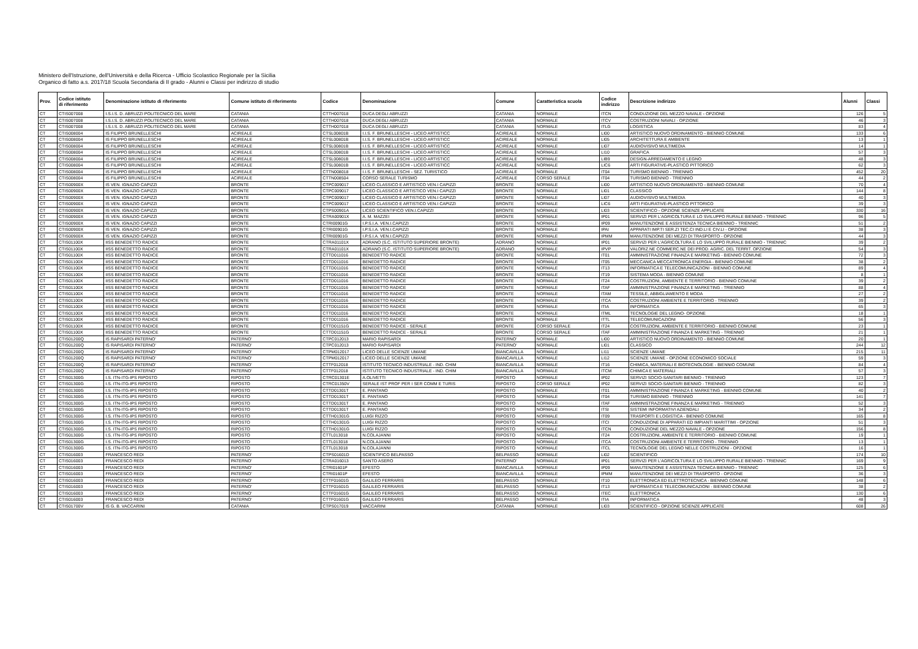Ministero dell'Istruzione, dell'Università e della Ricerca - Ufficio Scolastico Regionale per la Sicilia
Organico di fatto a.s. 2017/18 Scuola Secondaria di II grado - Alunni e Classi per indirizzo di studio
| Prov. | Codice istituto di riferimento | Denominazione istituto di riferimento | Comune istituto di riferimento | Codice | Denominazione | Comune | Caratteristica scuola | Codice indirizzo | Descrizione indirizzo | Alunni | Classi |
| --- | --- | --- | --- | --- | --- | --- | --- | --- | --- | --- | --- |
| CT | CTIS007008 | I.S.I.S. D. ABRUZZI POLITECNICO DEL MARE | CATANIA | CTTH007018 | DUCA DEGLI ABRUZZI | CATANIA | NORMALE | ITCN | CONDUZIONE DEL MEZZO NAVALE - OPZIONE | 126 | 5 |
| CT | CTIS007008 | I.S.I.S. D. ABRUZZI POLITECNICO DEL MARE | CATANIA | CTTH007018 | DUCA DEGLI ABRUZZI | CATANIA | NORMALE | ITCV | COSTRUZIONI NAVALI - OPZIONE | 46 | 3 |
| CT | CTIS007008 | I.S.I.S. D. ABRUZZI POLITECNICO DEL MARE | CATANIA | CTTH007018 | DUCA DEGLI ABRUZZI | CATANIA | NORMALE | ITLG | LOGISTICA | 83 | 4 |
| CT | CTIS008004 | IS FILIPPO BRUNELLESCHI | ACIREALE | CTSL00801B | I.I.S. F. BRUNELLESCHI - LICEO ARTISTICC | ACIREALE | NORMALE | LI00 | ARTISTICO NUOVO ORDINAMENTO - BIENNIO COMUNE | 133 | 6 |
| CT | CTIS008004 | IS FILIPPO BRUNELLESCHI | ACIREALE | CTSL00801B | I.I.S. F. BRUNELLESCHI - LICEO ARTISTICC | ACIREALE | NORMALE | LI05 | ARCHITETTURA E AMBIENTE | 13 | 1 |
| CT | CTIS008004 | IS FILIPPO BRUNELLESCHI | ACIREALE | CTSL00801B | I.I.S. F. BRUNELLESCHI - LICEO ARTISTICC | ACIREALE | NORMALE | LI07 | AUDIOVISIVO MULTIMEDIA | 14 | 1 |
| CT | CTIS008004 | IS FILIPPO BRUNELLESCHI | ACIREALE | CTSL00801B | I.I.S. F. BRUNELLESCHI - LICEO ARTISTICC | ACIREALE | NORMALE | LI10 | GRAFICA | 57 | 3 |
| CT | CTIS008004 | IS FILIPPO BRUNELLESCHI | ACIREALE | CTSL00801B | I.I.S. F. BRUNELLESCHI - LICEO ARTISTICC | ACIREALE | NORMALE | LIB9 | DESIGN-ARREDAMENTO E LEGNO | 48 | 3 |
| CT | CTIS008004 | IS FILIPPO BRUNELLESCHI | ACIREALE | CTSL00801B | I.I.S. F. BRUNELLESCHI - LICEO ARTISTICC | ACIREALE | NORMALE | LIC6 | ARTI FIGURATIVE-PLASTICO PITTORICO | 62 | 3 |
| CT | CTIS008004 | IS FILIPPO BRUNELLESCHI | ACIREALE | CTTN008018 | I.I.S. F. BRUNELLESCHI - SEZ. TURISTICO | ACIREALE | NORMALE | IT04 | TURISMO BIENNIO - TRIENNIO | 452 | 20 |
| CT | CTIS008004 | IS FILIPPO BRUNELLESCHI | ACIREALE | CTTN008504 | CORSO SERALE TURISMO | ACIREALE | CORSO SERALE | IT04 | TURISMO BIENNIO - TRIENNIO | 44 | 2 |
| CT | CTIS00900X | IS VEN. IGNAZIO CAPIZZI | BRONTE | CTPC009017 | LICEO CLASSICO E ARTISTICO VEN.I CAPIZZI | BRONTE | NORMALE | LI00 | ARTISTICO NUOVO ORDINAMENTO - BIENNIO COMUNE | 70 | 4 |
| CT | CTIS00900X | IS VEN. IGNAZIO CAPIZZI | BRONTE | CTPC009017 | LICEO CLASSICO E ARTISTICO VEN.I CAPIZZI | BRONTE | NORMALE | LI01 | CLASSICO | 144 | 8 |
| CT | CTIS00900X | IS VEN. IGNAZIO CAPIZZI | BRONTE | CTPC009017 | LICEO CLASSICO E ARTISTICO VEN.I CAPIZZI | BRONTE | NORMALE | LI07 | AUDIOVISIVO MULTIMEDIA | 40 | 3 |
| CT | CTIS00900X | IS VEN. IGNAZIO CAPIZZI | BRONTE | CTPC009017 | LICEO CLASSICO E ARTISTICO VEN.I CAPIZZI | BRONTE | NORMALE | LIC6 | ARTI FIGURATIVE-PLASTICO PITTORICO | 39 | 3 |
| CT | CTIS00900X | IS VEN. IGNAZIO CAPIZZI | BRONTE | CTPS00901A | LICEO SCIENTIFICO VEN.I.CAPIZZI | BRONTE | NORMALE | LI03 | SCIENTIFICO - OPZIONE SCIENZE APPLICATE | 330 | 16 |
| CT | CTIS00900X | IS VEN. IGNAZIO CAPIZZI | BRONTE | CTRA00901X | A. M. MAZZEI | BRONTE | NORMALE | IP01 | SERVIZI PER L'AGRICOLTURA E LO SVILUPPO RURALE BIENNIO - TRIENNIC | 96 | 5 |
| CT | CTIS00900X | IS VEN. IGNAZIO CAPIZZI | BRONTE | CTRI00901G | I.P.S.I.A. VEN.I.CAPIZZI | BRONTE | NORMALE | IP09 | MANUTENZIONE E ASSISTENZA TECNICA BIENNIO - TRIENNIC | 51 | 2 |
| CT | CTIS00900X | IS VEN. IGNAZIO CAPIZZI | BRONTE | CTRI00901G | I.P.S.I.A. VEN.I.CAPIZZI | BRONTE | NORMALE | IPAI | APPARATI IMP.TI SER.ZI TEC.CI IND.LI E CIV.LI - OPZIONE | 38 | 3 |
| CT | CTIS00900X | IS VEN. IGNAZIO CAPIZZI | BRONTE | CTRI00901G | I.P.S.I.A. VEN.I.CAPIZZI | BRONTE | NORMALE | IPMM | MANUTENZIONE DEI MEZZI DI TRASPORTO - OPZIONE | 44 | 3 |
| CT | CTIS01100X | IISS BENEDETTO RADICE | BRONTE | CTRA01101X | ADRANO (S.C. ISTITUTO SUPERIORE BRONTE) | ADRANO | NORMALE | IP01 | SERVIZI PER L'AGRICOLTURA E LO SVILUPPO RURALE BIENNIO - TRIENNIC | 39 | 2 |
| CT | CTIS01100X | IISS BENEDETTO RADICE | BRONTE | CTRA01101X | ADRANO (S.C. ISTITUTO SUPERIORE BRONTE) | ADRANO | NORMALE | IPVP | VALORIZ.NE COMMERC.NE DEI PROD. AGRIC. DEL TERRIT. OPZIONE | 54 | 3 |
| CT | CTIS01100X | IISS BENEDETTO RADICE | BRONTE | CTTD011016 | BENEDETTO RADICE | BRONTE | NORMALE | IT01 | AMMINISTRAZIONE FINANZA E MARKETING - BIENNIO COMUNE | 72 | 3 |
| CT | CTIS01100X | IISS BENEDETTO RADICE | BRONTE | CTTD011016 | BENEDETTO RADICE | BRONTE | NORMALE | IT05 | MECCANICA MECCATRONICA ENERGIA - BIENNIO COMUNE | 38 | 2 |
| CT | CTIS01100X | IISS BENEDETTO RADICE | BRONTE | CTTD011016 | BENEDETTO RADICE | BRONTE | NORMALE | IT13 | INFORMATICA E TELECOMUNICAZIONI - BIENNIO COMUNE | 89 | 4 |
| CT | CTIS01100X | IISS BENEDETTO RADICE | BRONTE | CTTD011016 | BENEDETTO RADICE | BRONTE | NORMALE | IT19 | SISTEMA MODA - BIENNIO COMUNE | 8 | 1 |
| CT | CTIS01100X | IISS BENEDETTO RADICE | BRONTE | CTTD011016 | BENEDETTO RADICE | BRONTE | NORMALE | IT24 | COSTRUZIONI, AMBIENTE E TERRITORIO - BIENNIO COMUNE | 39 | 2 |
| CT | CTIS01100X | IISS BENEDETTO RADICE | BRONTE | CTTD011016 | BENEDETTO RADICE | BRONTE | NORMALE | ITAF | AMMINISTRAZIONE FINANZA E MARKETING - TRIENNIO | 88 | 4 |
| CT | CTIS01100X | IISS BENEDETTO RADICE | BRONTE | CTTD011016 | BENEDETTO RADICE | BRONTE | NORMALE | ITAM | TESSILE, ABBIGLIAMENTO E MODA | 27 | 2 |
| CT | CTIS01100X | IISS BENEDETTO RADICE | BRONTE | CTTD011016 | BENEDETTO RADICE | BRONTE | NORMALE | ITCA | COSTRUZIONI AMBIENTE E TERRITORIO - TRIENNIO | 39 | 2 |
| CT | CTIS01100X | IISS BENEDETTO RADICE | BRONTE | CTTD011016 | BENEDETTO RADICE | BRONTE | NORMALE | ITIA | INFORMATICA | 65 | 3 |
| CT | CTIS01100X | IISS BENEDETTO RADICE | BRONTE | CTTD011016 | BENEDETTO RADICE | BRONTE | NORMALE | ITML | TECNOLOGIE DEL LEGNO- OPZIONE | 18 | 1 |
| CT | CTIS01100X | IISS BENEDETTO RADICE | BRONTE | CTTD011016 | BENEDETTO RADICE | BRONTE | NORMALE | ITTL | TELECOMUNICAZIONI | 56 | 3 |
| CT | CTIS01100X | IISS BENEDETTO RADICE | BRONTE | CTTD01151G | BENEDETTO RADICE - SERALE | BRONTE | CORSO SERALE | IT24 | COSTRUZIONI, AMBIENTE E TERRITORIO - BIENNIO COMUNE | 23 | 1 |
| CT | CTIS01100X | IISS BENEDETTO RADICE | BRONTE | CTTD01151G | BENEDETTO RADICE - SERALE | BRONTE | CORSO SERALE | ITAF | AMMINISTRAZIONE FINANZA E MARKETING - TRIENNIO | 21 | 1 |
| CT | CTIS01200Q | IS RAPISARDI PATERNO' | PATERNO' | CTPC012013 | MARIO RAPISARDI | PATERNO' | NORMALE | LI00 | ARTISTICO NUOVO ORDINAMENTO - BIENNIO COMUNE | 20 | 1 |
| CT | CTIS01200Q | IS RAPISARDI PATERNO' | PATERNO' | CTPC012013 | MARIO RAPISARDI | PATERNO' | NORMALE | LI01 | CLASSICO | 244 | 12 |
| CT | CTIS01200Q | IS RAPISARDI PATERNO' | PATERNO' | CTPM012017 | LICEO DELLE SCIENZE UMANE | BIANCAVILLA | NORMALE | LI11 | SCIENZE UMANE | 215 | 11 |
| CT | CTIS01200Q | IS RAPISARDI PATERNO' | PATERNO' | CTPM012017 | LICEO DELLE SCIENZE UMANE | BIANCAVILLA | NORMALE | LI12 | SCIENZE UMANE - OPZIONE ECONOMICO SOCIALE | 59 | 3 |
| CT | CTIS01200Q | IS RAPISARDI PATERNO' | PATERNO' | CTTF012018 | ISTITUTO TECNICO INDUSTRIALE - IND. CHIM | BIANCAVILLA | NORMALE | IT16 | CHIMICA, MATERIALI E BIOTECNOLOGIE - BIENNIO COMUNE | 84 | 4 |
| CT | CTIS01200Q | IS RAPISARDI PATERNO' | PATERNO' | CTTF012018 | ISTITUTO TECNICO INDUSTRIALE - IND. CHIM | BIANCAVILLA | NORMALE | ITCM | CHIMICA E MATERIALI | 57 | 3 |
| CT | CTIS01300G | I.S. ITN-ITG-IPS RIPOSTO | RIPOSTO | CTRC01301E | A.OLIVETTI | RIPOSTO | NORMALE | IP02 | SERVIZI SOCIO-SANITARI BIENNIO - TRIENNIO | 123 | 7 |
| CT | CTIS01300G | I.S. ITN-ITG-IPS RIPOSTO | RIPOSTO | CTRC01350V | SERALE IST PROF PER I SER COMM E TURIS | RIPOSTO | CORSO SERALE | IP02 | SERVIZI SOCIO-SANITARI BIENNIO - TRIENNIO | 82 | 3 |
| CT | CTIS01300G | I.S. ITN-ITG-IPS RIPOSTO | RIPOSTO | CTTD01301T | E. PANTANO | RIPOSTO | NORMALE | IT01 | AMMINISTRAZIONE FINANZA E MARKETING - BIENNIO COMUNE | 40 | 2 |
| CT | CTIS01300G | I.S. ITN-ITG-IPS RIPOSTO | RIPOSTO | CTTD01301T | E. PANTANO | RIPOSTO | NORMALE | IT04 | TURISMO BIENNIO - TRIENNIO | 141 | 7 |
| CT | CTIS01300G | I.S. ITN-ITG-IPS RIPOSTO | RIPOSTO | CTTD01301T | E. PANTANO | RIPOSTO | NORMALE | ITAF | AMMINISTRAZIONE FINANZA E MARKETING - TRIENNIO | 52 | 3 |
| CT | CTIS01300G | I.S. ITN-ITG-IPS RIPOSTO | RIPOSTO | CTTD01301T | E. PANTANO | RIPOSTO | NORMALE | ITSI | SISTEMI INFORMATIVI AZIENDALI | 34 | 2 |
| CT | CTIS01300G | I.S. ITN-ITG-IPS RIPOSTO | RIPOSTO | CTTH01301G | LUIGI RIZZO | RIPOSTO | NORMALE | IT09 | TRASPORTI E LOGISTICA - BIENNIO COMUNE | 165 | 8 |
| CT | CTIS01300G | I.S. ITN-ITG-IPS RIPOSTO | RIPOSTO | CTTH01301G | LUIGI RIZZO | RIPOSTO | NORMALE | ITCI | CONDUZIONE DI APPARATI ED IMPIANTI MARITTIMI - OPZIONE | 51 | 3 |
| CT | CTIS01300G | I.S. ITN-ITG-IPS RIPOSTO | RIPOSTO | CTTH01301G | LUIGI RIZZO | RIPOSTO | NORMALE | ITCN | CONDUZIONE DEL MEZZO NAVALE - OPZIONE | 156 | 8 |
| CT | CTIS01300G | I.S. ITN-ITG-IPS RIPOSTO | RIPOSTO | CTTL013018 | N.COLAJANNI | RIPOSTO | NORMALE | IT24 | COSTRUZIONI, AMBIENTE E TERRITORIO - BIENNIO COMUNE | 19 | 1 |
| CT | CTIS01300G | I.S. ITN-ITG-IPS RIPOSTO | RIPOSTO | CTTL013018 | N.COLAJANNI | RIPOSTO | NORMALE | ITCA | COSTRUZIONI AMBIENTE E TERRITORIO - TRIENNIO | 13 | 1 |
| CT | CTIS01300G | I.S. ITN-ITG-IPS RIPOSTO | RIPOSTO | CTTL013018 | N.COLAJANNI | RIPOSTO | NORMALE | ITCL | TECNOLOGIE DEL LEGNO NELLE COSTRUZIONI - OPZIONE | 16 | 1 |
| CT | CTIS016003 | FRANCESCO REDI | PATERNO' | CTPS01601D | SCIENTIFICO BELPASSO | BELPASSO | NORMALE | LI02 | SCIENTIFICO | 174 | 10 |
| CT | CTIS016003 | FRANCESCO REDI | PATERNO' | CTRA016013 | SANTO ASERO | PATERNO' | NORMALE | IP01 | SERVIZI PER L'AGRICOLTURA E LO SVILUPPO RURALE BIENNIO - TRIENNIC | 169 | 9 |
| CT | CTIS016003 | FRANCESCO REDI | PATERNO' | CTRI01601P | EFESTO | BIANCAVILLA | NORMALE | IP09 | MANUTENZIONE E ASSISTENZA TECNICA BIENNIO - TRIENNIC | 125 | 6 |
| CT | CTIS016003 | FRANCESCO REDI | PATERNO' | CTRI01601P | EFESTO | BIANCAVILLA | NORMALE | IPMM | MANUTENZIONE DEI MEZZI DI TRASPORTO - OPZIONE | 36 | 3 |
| CT | CTIS016003 | FRANCESCO REDI | PATERNO' | CTTF01601G | GALILEO FERRARIS | BELPASSO | NORMALE | IT10 | ELETTRONICA ED ELETTROTECNICA - BIENNIO COMUNE | 148 | 6 |
| CT | CTIS016003 | FRANCESCO REDI | PATERNO' | CTTF01601G | GALILEO FERRARIS | BELPASSO | NORMALE | IT13 | INFORMATICA E TELECOMUNICAZIONI - BIENNIO COMUNE | 38 | 2 |
| CT | CTIS016003 | FRANCESCO REDI | PATERNO' | CTTF01601G | GALILEO FERRARIS | BELPASSO | NORMALE | ITEC | ELETTRONICA | 130 | 6 |
| CT | CTIS016003 | FRANCESCO REDI | PATERNO' | CTTF01601G | GALILEO FERRARIS | BELPASSO | NORMALE | ITIA | INFORMATICA | 48 | 3 |
| CT | CTIS01700V | IS G. B. VACCARINI | CATANIA | CTPS017019 | VACCARINI | CATANIA | NORMALE | LI03 | SCIENTIFICO - OPZIONE SCIENZE APPLICATE | 608 | 26 |